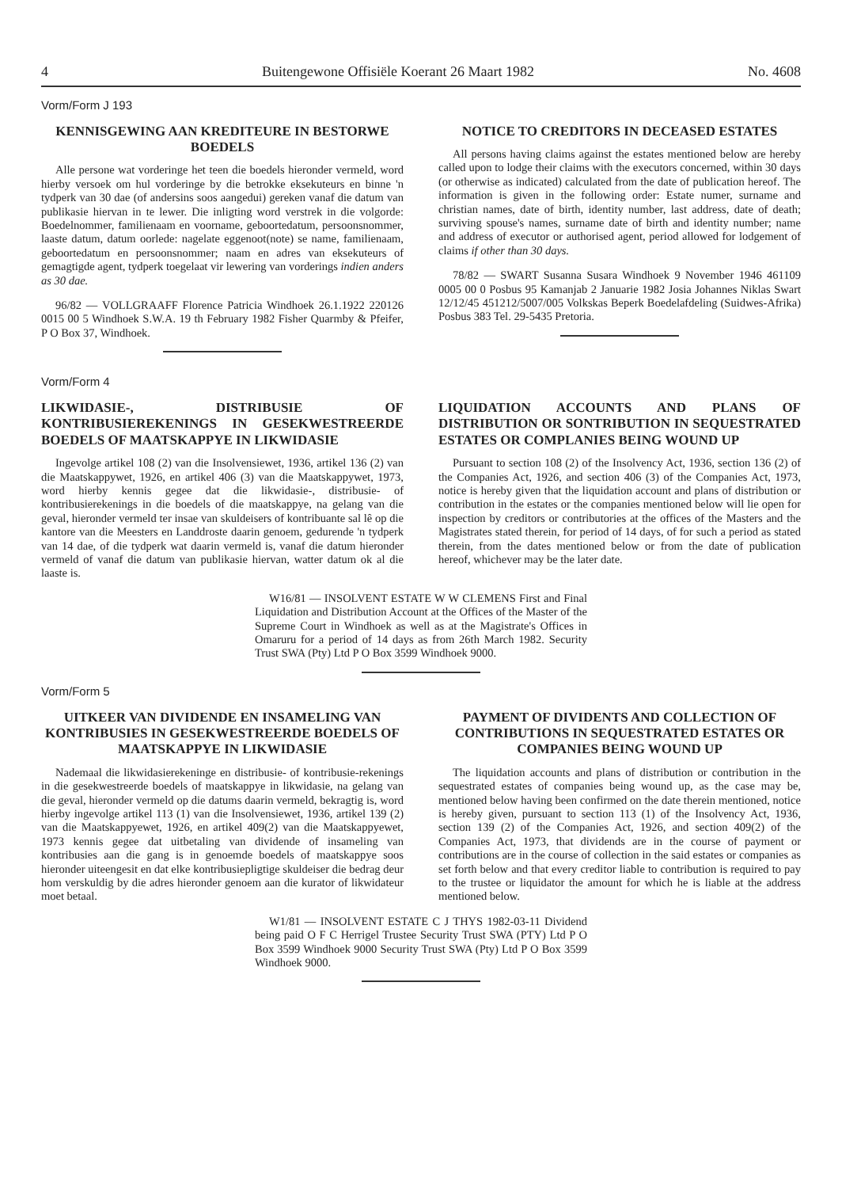4 Buitengewone Offisiële Koerant 26 Maart 1982 No. 4608
Vorm/Form J 193
KENNISGEWING AAN KREDITEURE IN BESTORWE BOEDELS
Alle persone wat vorderinge het teen die boedels hieronder vermeld, word hierby versoek om hul vorderinge by die betrokke eksekuteurs en binne 'n tydperk van 30 dae (of andersins soos aangedui) gereken vanaf die datum van publikasie hiervan in te lewer. Die inligting word verstrek in die volgorde: Boedelnommer, familienaam en voorname, geboortedatum, persoonsnommer, laaste datum, datum oorlede: nagelate eggenoot(note) se name, familienaam, geboortedatum en persoonsnommer; naam en adres van eksekuteurs of gemagtigde agent, tydperk toegelaat vir lewering van vorderings indien anders as 30 dae.
96/82 — VOLLGRAAFF Florence Patricia Windhoek 26.1.1922 220126 0015 00 5 Windhoek S.W.A. 19 th February 1982 Fisher Quarmby & Pfeifer, P O Box 37, Windhoek.
NOTICE TO CREDITORS IN DECEASED ESTATES
All persons having claims against the estates mentioned below are hereby called upon to lodge their claims with the executors concerned, within 30 days (or otherwise as indicated) calculated from the date of publication hereof. The information is given in the following order: Estate numer, surname and christian names, date of birth, identity number, last address, date of death; surviving spouse's names, surname date of birth and identity number; name and address of executor or authorised agent, period allowed for lodgement of claims if other than 30 days.
78/82 — SWART Susanna Susara Windhoek 9 November 1946 461109 0005 00 0 Posbus 95 Kamanjab 2 Januarie 1982 Josia Johannes Niklas Swart 12/12/45 451212/5007/005 Volkskas Beperk Boedelafdeling (Suidwes-Afrika) Posbus 383 Tel. 29-5435 Pretoria.
Vorm/Form 4
LIKWIDASIE-, DISTRIBUSIE OF KONTRIBUSIEREKENINGS IN GESEKWESTREERDE BOEDELS OF MAATSKAPPYE IN LIKWIDASIE
Ingevolge artikel 108 (2) van die Insolvensiewet, 1936, artikel 136 (2) van die Maatskappywet, 1926, en artikel 406 (3) van die Maatskappywet, 1973, word hierby kennis gegee dat die likwidasie-, distribusie- of kontribusierekenings in die boedels of die maatskappye, na gelang van die geval, hieronder vermeld ter insae van skuldeisers of kontribuante sal lê op die kantore van die Meesters en Landdroste daarin genoem, gedurende 'n tydperk van 14 dae, of die tydperk wat daarin vermeld is, vanaf die datum hieronder vermeld of vanaf die datum van publikasie hiervan, watter datum ok al die laaste is.
LIQUIDATION ACCOUNTS AND PLANS OF DISTRIBUTION OR SONTRIBUTION IN SEQUESTRATED ESTATES OR COMPLANIES BEING WOUND UP
Pursuant to section 108 (2) of the Insolvency Act, 1936, section 136 (2) of the Companies Act, 1926, and section 406 (3) of the Companies Act, 1973, notice is hereby given that the liquidation account and plans of distribution or contribution in the estates or the companies mentioned below will lie open for inspection by creditors or contributories at the offices of the Masters and the Magistrates stated therein, for period of 14 days, of for such a period as stated therein, from the dates mentioned below or from the date of publication hereof, whichever may be the later date.
W16/81 — INSOLVENT ESTATE W W CLEMENS First and Final Liquidation and Distribution Account at the Offices of the Master of the Supreme Court in Windhoek as well as at the Magistrate's Offices in Omaruru for a period of 14 days as from 26th March 1982. Security Trust SWA (Pty) Ltd P O Box 3599 Windhoek 9000.
Vorm/Form 5
UITKEER VAN DIVIDENDE EN INSAMELING VAN KONTRIBUSIES IN GESEKWESTREERDE BOEDELS OF MAATSKAPPYE IN LIKWIDASIE
Nademaal die likwidasierekeninge en distribusie- of kontribusie-rekenings in die gesekwestreerde boedels of maatskappye in likwidasie, na gelang van die geval, hieronder vermeld op die datums daarin vermeld, bekragtig is, word hierby ingevolge artikel 113 (1) van die Insolvensiewet, 1936, artikel 139 (2) van die Maatskappyewet, 1926, en artikel 409(2) van die Maatskappyewet, 1973 kennis gegee dat uitbetaling van dividende of insameling van kontribusies aan die gang is in genoemde boedels of maatskappye soos hieronder uiteengesit en dat elke kontribusiepligtige skuldeiser die bedrag deur hom verskuldig by die adres hieronder genoem aan die kurator of likwidateur moet betaal.
PAYMENT OF DIVIDENTS AND COLLECTION OF CONTRIBUTIONS IN SEQUESTRATED ESTATES OR COMPANIES BEING WOUND UP
The liquidation accounts and plans of distribution or contribution in the sequestrated estates of companies being wound up, as the case may be, mentioned below having been confirmed on the date therein mentioned, notice is hereby given, pursuant to section 113 (1) of the Insolvency Act, 1936, section 139 (2) of the Companies Act, 1926, and section 409(2) of the Companies Act, 1973, that dividends are in the course of payment or contributions are in the course of collection in the said estates or companies as set forth below and that every creditor liable to contribution is required to pay to the trustee or liquidator the amount for which he is liable at the address mentioned below.
W1/81 — INSOLVENT ESTATE C J THYS 1982-03-11 Dividend being paid O F C Herrigel Trustee Security Trust SWA (PTY) Ltd P O Box 3599 Windhoek 9000 Security Trust SWA (Pty) Ltd P O Box 3599 Windhoek 9000.